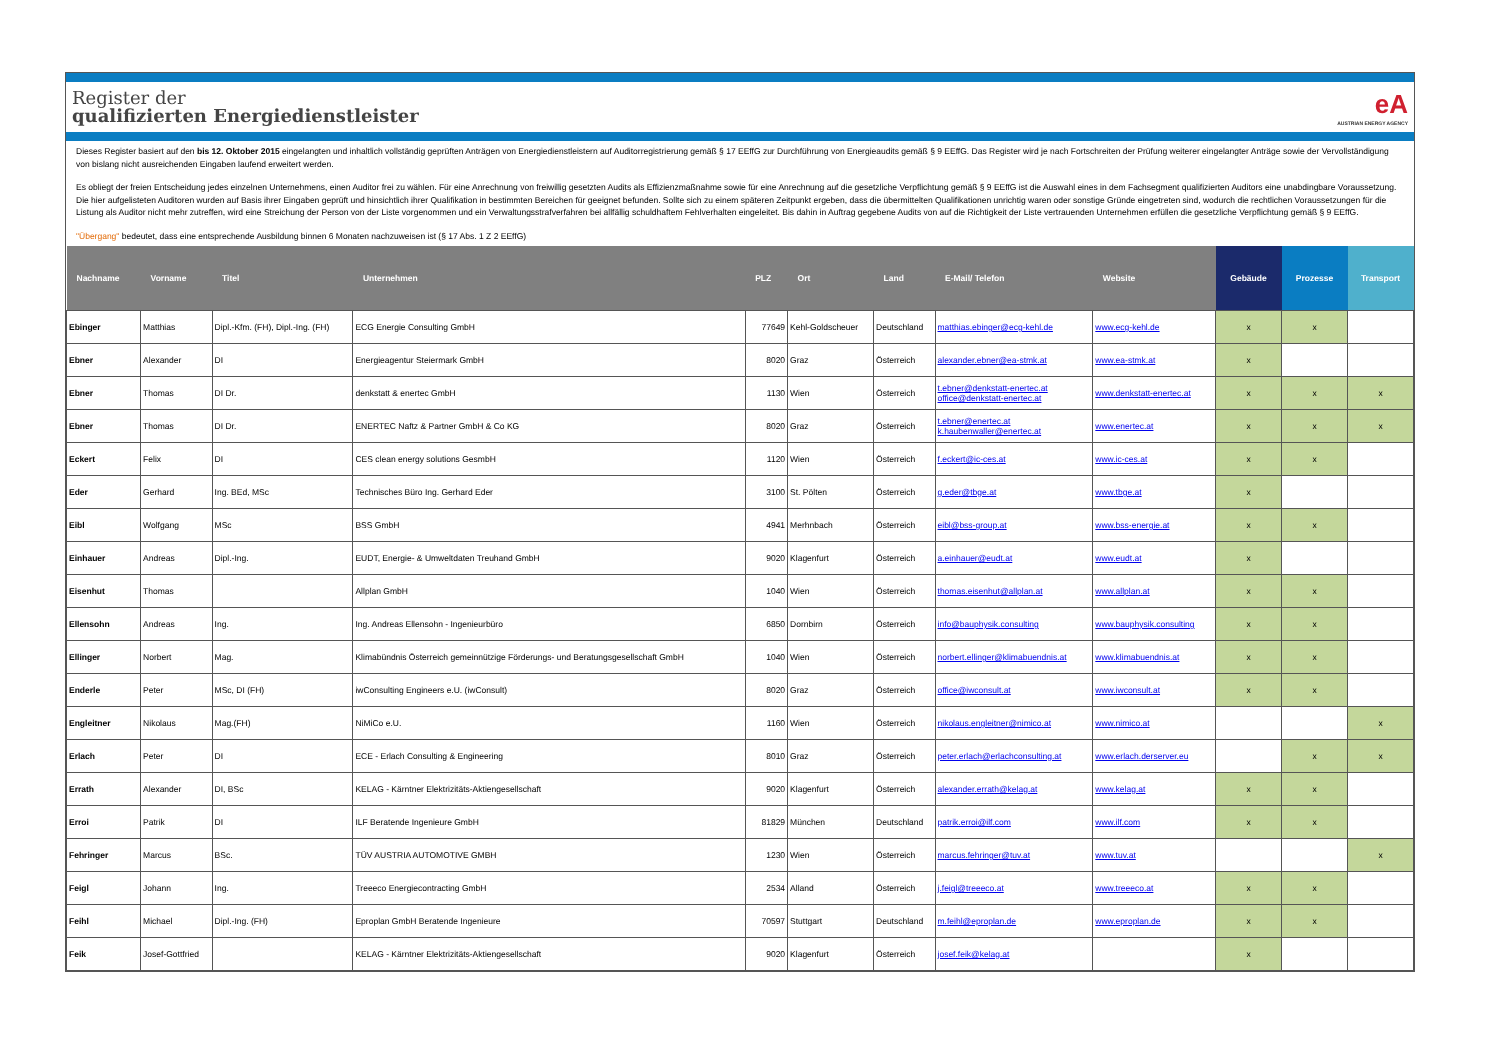Register der
qualifizierten Energiedienstleister
eA
AUSTRIAN ENERGY AGENCY
Dieses Register basiert auf den bis 12. Oktober 2015 eingelangten und inhaltlich vollständig geprüften Anträgen von Energiedienstleistern auf Auditorregistrierung gemäß § 17 EEffG zur Durchführung von Energieaudits gemäß § 9 EEffG. Das Register wird je nach Fortschreiten der Prüfung weiterer eingelangter Anträge sowie der Vervollständigung von bislang nicht ausreichenden Eingaben laufend erweitert werden.
Es obliegt der freien Entscheidung jedes einzelnen Unternehmens, einen Auditor frei zu wählen. Für eine Anrechnung von freiwillig gesetzten Audits als Effizienzmaßnahme sowie für eine Anrechnung auf die gesetzliche Verpflichtung gemäß § 9 EEffG ist die Auswahl eines in dem Fachsegment qualifizierten Auditors eine unabdingbare Voraussetzung. Die hier aufgelisteten Auditoren wurden auf Basis ihrer Eingaben geprüft und hinsichtlich ihrer Qualifikation in bestimmten Bereichen für geeignet befunden. Sollte sich zu einem späteren Zeitpunkt ergeben, dass die übermittelten Qualifikationen unrichtig waren oder sonstige Gründe eingetreten sind, wodurch die rechtlichen Voraussetzungen für die Listung als Auditor nicht mehr zutreffen, wird eine Streichung der Person von der Liste vorgenommen und ein Verwaltungsstrafverfahren bei allfällig schuldhaftem Fehlverhalten eingeleitet. Bis dahin in Auftrag gegebene Audits von auf die Richtigkeit der Liste vertrauenden Unternehmen erfüllen die gesetzliche Verpflichtung gemäß § 9 EEffG.
"Übergang" bedeutet, dass eine entsprechende Ausbildung binnen 6 Monaten nachzuweisen ist (§ 17 Abs. 1 Z 2 EEffG)
| Nachname | Vorname | Titel | Unternehmen | PLZ | Ort | Land | E-Mail/ Telefon | Website | Gebäude | Prozesse | Transport |
| --- | --- | --- | --- | --- | --- | --- | --- | --- | --- | --- | --- |
| Ebinger | Matthias | Dipl.-Kfm. (FH), Dipl.-Ing. (FH) | ECG Energie Consulting GmbH | 77649 | Kehl-Goldscheuer | Deutschland | matthias.ebinger@ecg-kehl.de | www.ecg-kehl.de | x | x | |
| Ebner | Alexander | DI | Energieagentur Steiermark GmbH | 8020 | Graz | Österreich | alexander.ebner@ea-stmk.at | www.ea-stmk.at | x | | |
| Ebner | Thomas | DI Dr. | denkstatt & enertec GmbH | 1130 | Wien | Österreich | t.ebner@denkstatt-enertec.at office@denkstatt-enertec.at | www.denkstatt-enertec.at | x | x | x |
| Ebner | Thomas | DI Dr. | ENERTEC Naftz & Partner GmbH & Co KG | 8020 | Graz | Österreich | t.ebner@enertec.at k.haubenwaller@enertec.at | www.enertec.at | x | x | x |
| Eckert | Felix | DI | CES clean energy solutions GesmbH | 1120 | Wien | Österreich | f.eckert@ic-ces.at | www.ic-ces.at | x | x | |
| Eder | Gerhard | Ing. BEd, MSc | Technisches Büro Ing. Gerhard Eder | 3100 | St. Pölten | Österreich | g.eder@tbge.at | www.tbge.at | x | | |
| Eibl | Wolfgang | MSc | BSS GmbH | 4941 | Merhnbach | Österreich | eibl@bss-group.at | www.bss-energie.at | x | x | |
| Einhauer | Andreas | Dipl.-Ing. | EUDT, Energie- & Umweltdaten Treuhand GmbH | 9020 | Klagenfurt | Österreich | a.einhauer@eudt.at | www.eudt.at | x | | |
| Eisenhut | Thomas | | Allplan GmbH | 1040 | Wien | Österreich | thomas.eisenhut@allplan.at | www.allplan.at | x | x | |
| Ellensohn | Andreas | Ing. | Ing. Andreas Ellensohn - Ingenieurbüro | 6850 | Dornbirn | Österreich | info@bauphysik.consulting | www.bauphysik.consulting | x | x | |
| Ellinger | Norbert | Mag. | Klimabündnis Österreich gemeinnützige Förderungs- und Beratungsgesellschaft GmbH | 1040 | Wien | Österreich | norbert.ellinger@klimabuendnis.at | www.klimabuendnis.at | x | x | |
| Enderle | Peter | MSc, DI (FH) | iwConsulting Engineers e.U. (iwConsult) | 8020 | Graz | Österreich | office@iwconsult.at | www.iwconsult.at | x | x | |
| Engleitner | Nikolaus | Mag.(FH) | NiMiCo e.U. | 1160 | Wien | Österreich | nikolaus.engleitner@nimico.at | www.nimico.at | | | x |
| Erlach | Peter | DI | ECE - Erlach Consulting & Engineering | 8010 | Graz | Österreich | peter.erlach@erlachconsulting.at | www.erlach.derserver.eu | | x | x |
| Errath | Alexander | DI, BSc | KELAG - Kärntner Elektrizitäts-Aktiengesellschaft | 9020 | Klagenfurt | Österreich | alexander.errath@kelag.at | www.kelag.at | x | x | |
| Erroi | Patrik | DI | ILF Beratende Ingenieure GmbH | 81829 | München | Deutschland | patrik.erroi@ilf.com | www.ilf.com | x | x | |
| Fehringer | Marcus | BSc. | TÜV AUSTRIA AUTOMOTIVE GMBH | 1230 | Wien | Österreich | marcus.fehringer@tuv.at | www.tuv.at | | | x |
| Feigl | Johann | Ing. | Treeeco Energiecontracting GmbH | 2534 | Alland | Österreich | j.feigl@treeeco.at | www.treeeco.at | x | x | |
| Feihl | Michael | Dipl.-Ing. (FH) | Eproplan GmbH Beratende Ingenieure | 70597 | Stuttgart | Deutschland | m.feihl@eproplan.de | www.eproplan.de | x | x | |
| Feik | Josef-Gottfried | | KELAG - Kärntner Elektrizitäts-Aktiengesellschaft | 9020 | Klagenfurt | Österreich | josef.feik@kelag.at | | x | | |